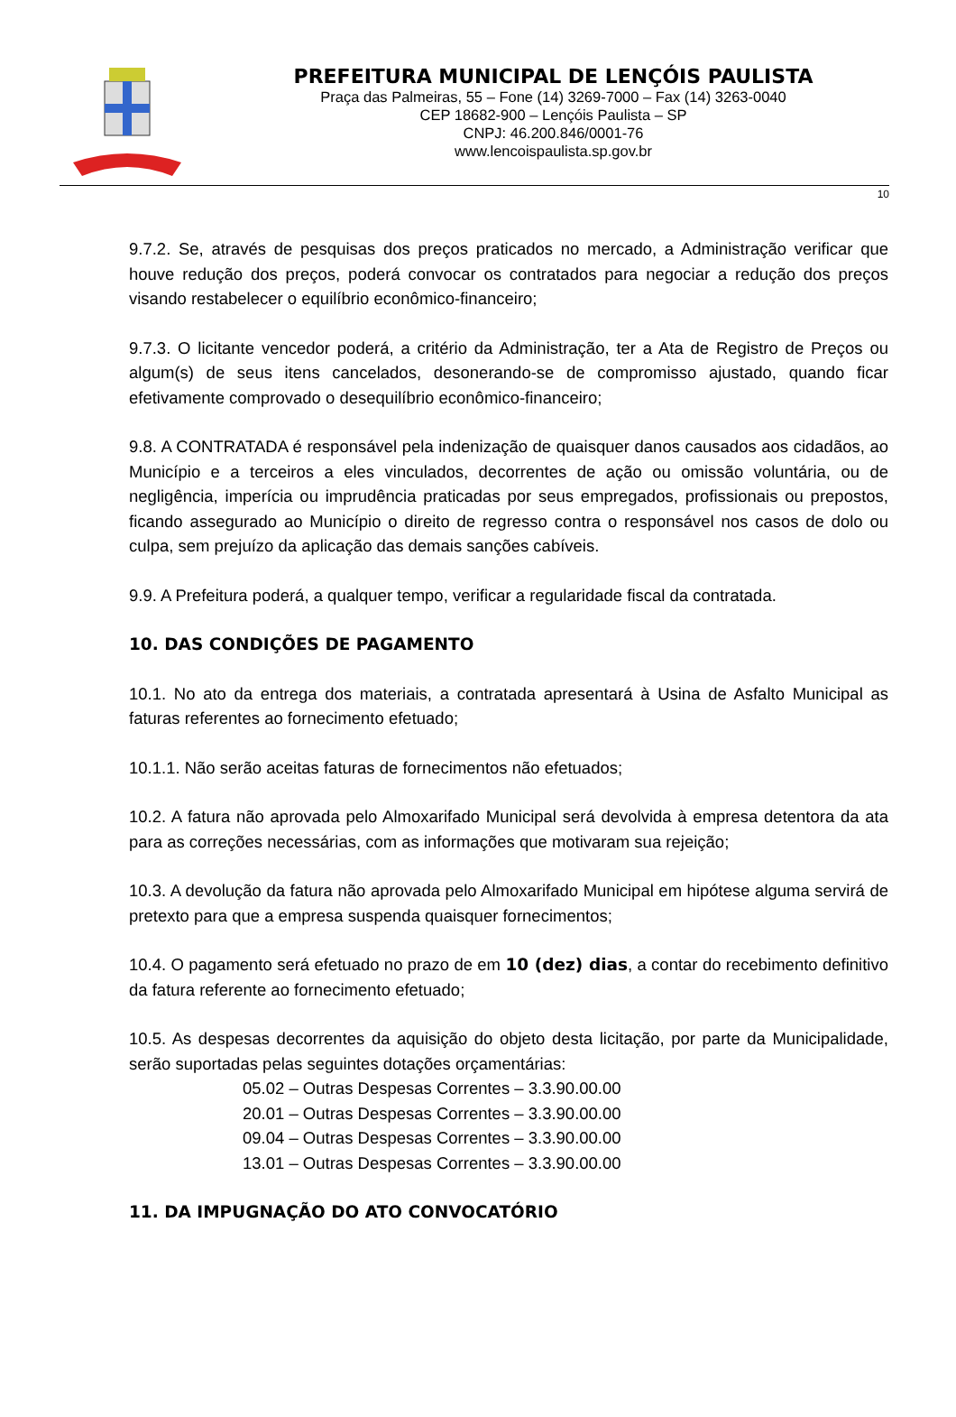PREFEITURA MUNICIPAL DE LENÇÓIS PAULISTA
Praça das Palmeiras, 55 – Fone (14) 3269-7000 – Fax (14) 3263-0040
CEP 18682-900 – Lençóis Paulista – SP
CNPJ: 46.200.846/0001-76
www.lencoispaulista.sp.gov.br
10
9.7.2. Se, através de pesquisas dos preços praticados no mercado, a Administração verificar que houve redução dos preços, poderá convocar os contratados para negociar a redução dos preços visando restabelecer o equilíbrio econômico-financeiro;
9.7.3. O licitante vencedor poderá, a critério da Administração, ter a Ata de Registro de Preços ou algum(s) de seus itens cancelados, desonerando-se de compromisso ajustado, quando ficar efetivamente comprovado o desequilíbrio econômico-financeiro;
9.8. A CONTRATADA é responsável pela indenização de quaisquer danos causados aos cidadãos, ao Município e a terceiros a eles vinculados, decorrentes de ação ou omissão voluntária, ou de negligência, imperícia ou imprudência praticadas por seus empregados, profissionais ou prepostos, ficando assegurado ao Município o direito de regresso contra o responsável nos casos de dolo ou culpa, sem prejuízo da aplicação das demais sanções cabíveis.
9.9. A Prefeitura poderá, a qualquer tempo, verificar a regularidade fiscal da contratada.
10. DAS CONDIÇÕES DE PAGAMENTO
10.1. No ato da entrega dos materiais, a contratada apresentará à Usina de Asfalto Municipal as faturas referentes ao fornecimento efetuado;
10.1.1. Não serão aceitas faturas de fornecimentos não efetuados;
10.2. A fatura não aprovada pelo Almoxarifado Municipal será devolvida à empresa detentora da ata para as correções necessárias, com as informações que motivaram sua rejeição;
10.3. A devolução da fatura não aprovada pelo Almoxarifado Municipal em hipótese alguma servirá de pretexto para que a empresa suspenda quaisquer fornecimentos;
10.4. O pagamento será efetuado no prazo de em 10 (dez) dias, a contar do recebimento definitivo da fatura referente ao fornecimento efetuado;
10.5. As despesas decorrentes da aquisição do objeto desta licitação, por parte da Municipalidade, serão suportadas pelas seguintes dotações orçamentárias:
05.02 – Outras Despesas Correntes – 3.3.90.00.00
20.01 – Outras Despesas Correntes – 3.3.90.00.00
09.04 – Outras Despesas Correntes – 3.3.90.00.00
13.01 – Outras Despesas Correntes – 3.3.90.00.00
11. DA IMPUGNAÇÃO DO ATO CONVOCATÓRIO